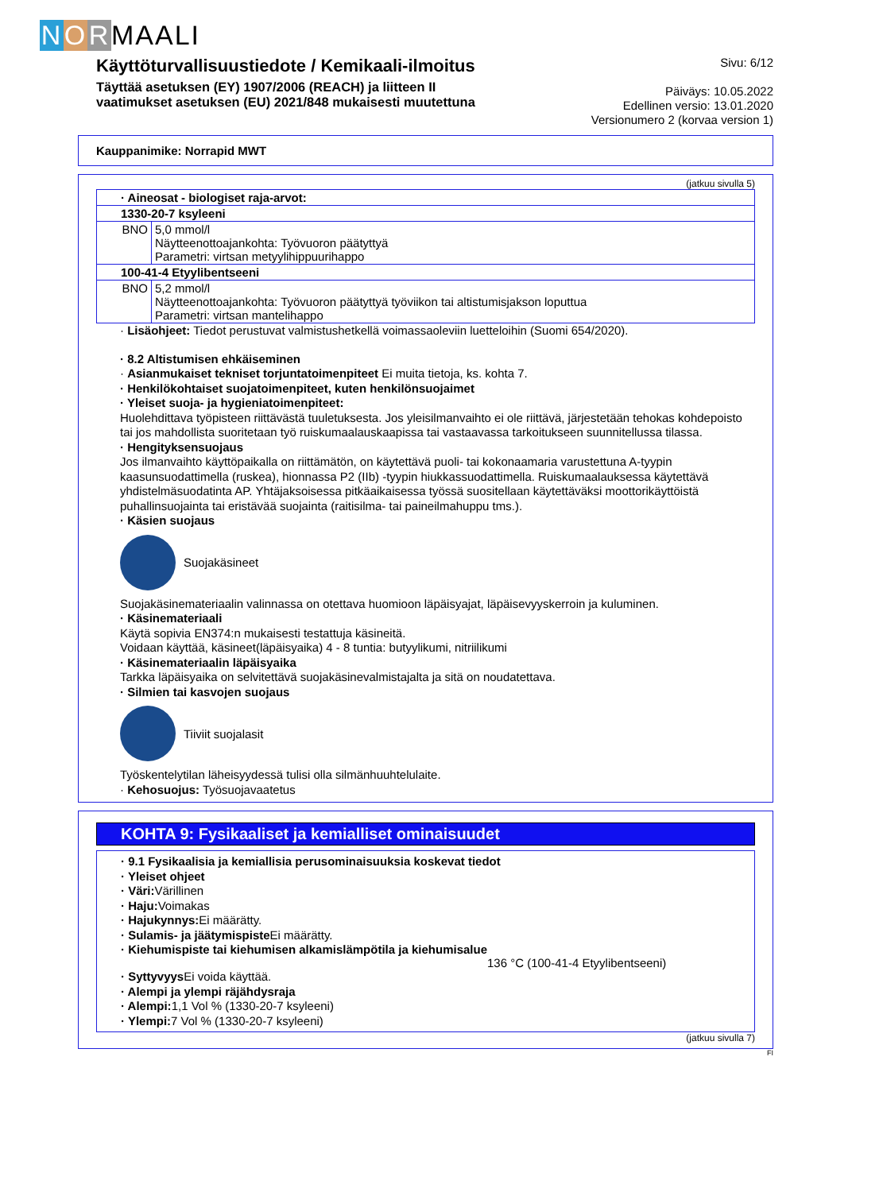N O R MAALI
Käyttöturvallisuustiedote / Kemikaali-ilmoitus
Täyttää asetuksen (EY) 1907/2006 (REACH) ja liitteen II
vaatimukset asetuksen (EU) 2021/848 mukaisesti muutettuna
Sivu: 6/12
Päiväys: 10.05.2022
Edellinen versio: 13.01.2020
Versionumero 2 (korvaa version 1)
Kauppanimike: Norrapid MWT
(jatkuu sivulla 5)
| · Aineosat - biologiset raja-arvot: | |
| 1330-20-7 ksyleeni | |
| BNO | 5,0 mmol/l Näytteenottoajankohta: Työvuoron päätyttyä Parametri: virtsan metyylihippuurihappo |
| 100-41-4 Etyylibentseeni | |
| BNO | 5,2 mmol/l Näytteenottoajankohta: Työvuoron päätyttyä työviikon tai altistumisjakson loputtua Parametri: virtsan mantelihappo |
· Lisäohjeet: Tiedot perustuvat valmistushetkellä voimassaoleviin luetteloihin (Suomi 654/2020).
· 8.2 Altistumisen ehkäiseminen
· Asianmukaiset tekniset torjuntatoimenpiteet Ei muita tietoja, ks. kohta 7.
· Henkilökohtaiset suojatoimenpiteet, kuten henkilönsuojaimet
· Yleiset suoja- ja hygieniatoimenpiteet:
Huolehdittava työpisteen riittävästä tuuletuksesta. Jos yleisilmanvaihto ei ole riittävä, järjestetään tehokas kohdepoisto tai jos mahdollista suoritetaan työ ruiskumaalauskaapissa tai vastaavassa tarkoitukseen suunnitellussa tilassa.
· Hengityksensuojaus
Jos ilmanvaihto käyttöpaikalla on riittämätön, on käytettävä puoli- tai kokonaamaria varustettuna A-tyypin kaasunsuodattimella (ruskea), hionnassa P2 (IIb) -tyypin hiukkassuodattimella. Ruiskumaalauksessa käytettävä yhdistelmäsuodatinta AP. Yhtäjaksoisessa pitkäaikaisessa työssä suositellaan käytettäväksi moottorikäyttöistä puhallinsuojainta tai eristävää suojainta (raitisilma- tai paineilmahuppu tms.).
· Käsien suojaus
Suojakäsineet
Suojakäsinemateriaalin valinnassa on otettava huomioon läpäisyajat, läpäisevyyskerroin ja kuluminen.
· Käsinemateriaali
Käytä sopivia EN374:n mukaisesti testattuja käsineitä.
Voidaan käyttää, käsineet(läpäisyaika) 4 - 8 tuntia: butyylikumi, nitriilikumi
· Käsinemateriaalin läpäisyaika
Tarkka läpäisyaika on selvitettävä suojakäsinevalmistajalta ja sitä on noudatettava.
· Silmien tai kasvojen suojaus
Tiiviit suojalasit
Työskentelytilan läheisyydessä tulisi olla silmänhuuhtelulaite.
· Kehosuojus: Työsuojavaatetus
KOHTA 9: Fysikaaliset ja kemialliset ominaisuudet
· 9.1 Fysikaalisia ja kemiallisia perusominaisuuksia koskevat tiedot
· Yleiset ohjeet
· Väri:
Värillinen
· Haju:
Voimakas
· Hajukynnys:
Ei määrätty.
· Sulamis- ja jäätymispiste
Ei määrätty.
· Kiehumispiste tai kiehumisen alkamislämpötila ja kiehumisalue
136 °C (100-41-4 Etyylibentseeni)
· Syttyvyys
Ei voida käyttää.
· Alempi ja ylempi räjähdysraja
· Alempi:
1,1 Vol % (1330-20-7 ksyleeni)
· Ylempi:
7 Vol % (1330-20-7 ksyleeni)
(jatkuu sivulla 7)
FI